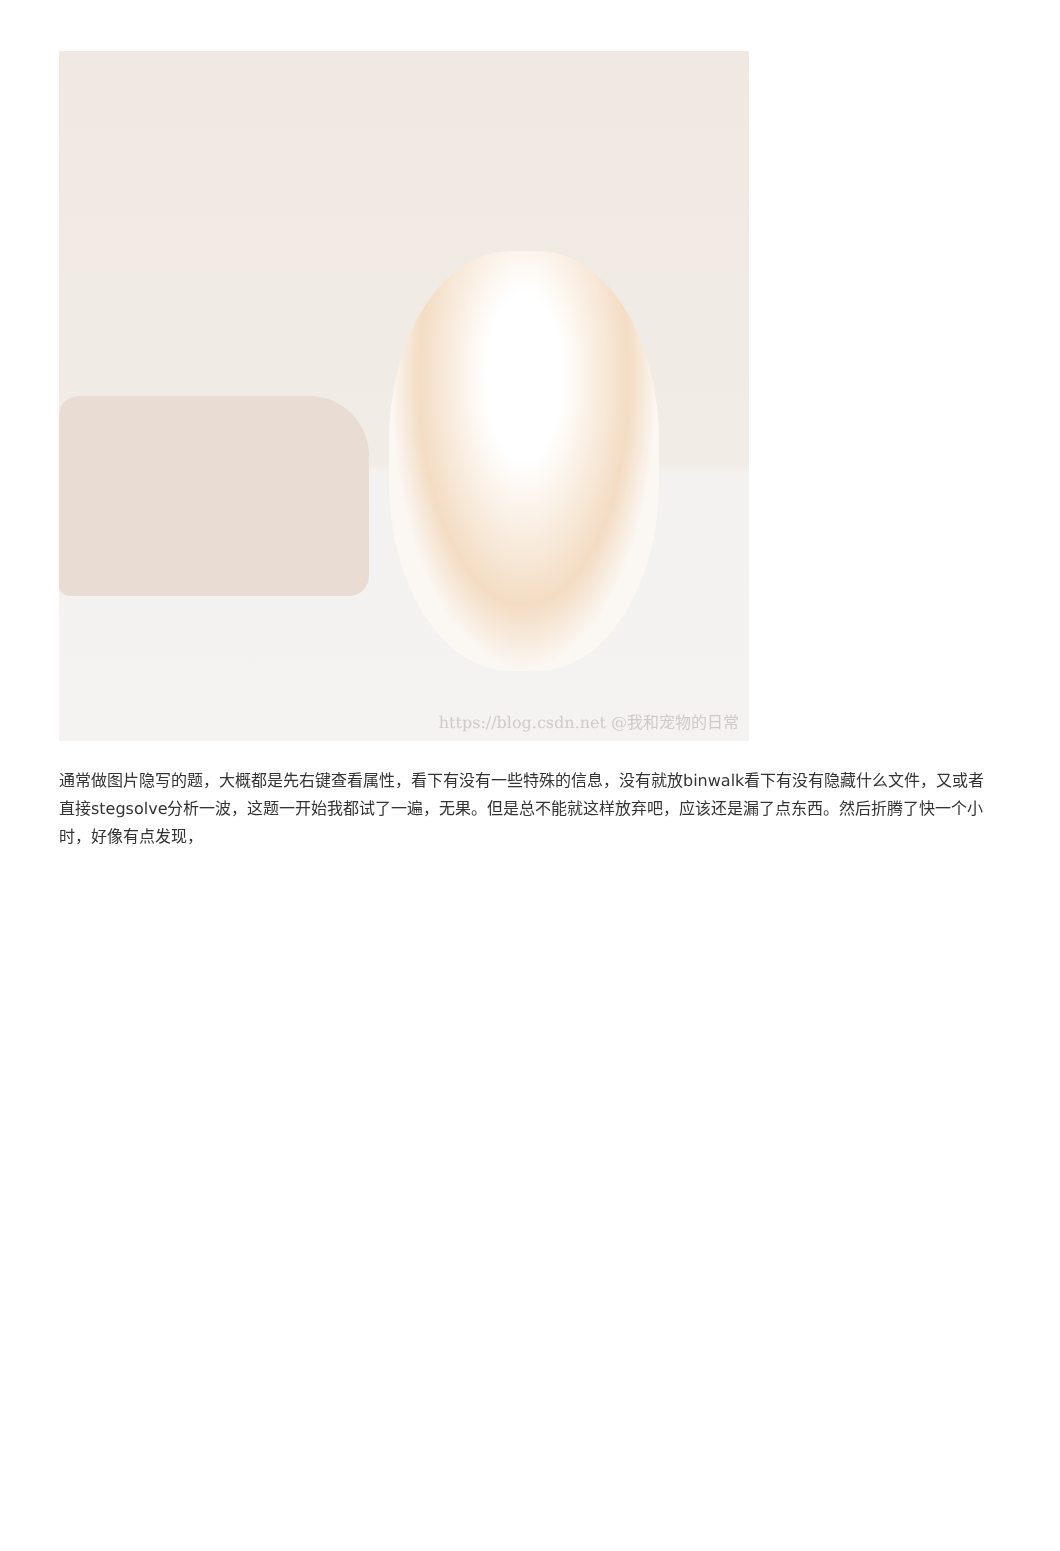https://blog.csdn.net @我和宠物的日常
通常做图片隐写的题，大概都是先右键查看属性，看下有没有一些特殊的信息，没有就放binwalk看下有没有隐藏什么文件，又或者直接stegsolve分析一波，这题一开始我都试了一遍，无果。但是总不能就这样放弃吧，应该还是漏了点东西。然后折腾了快一个小时，好像有点发现，